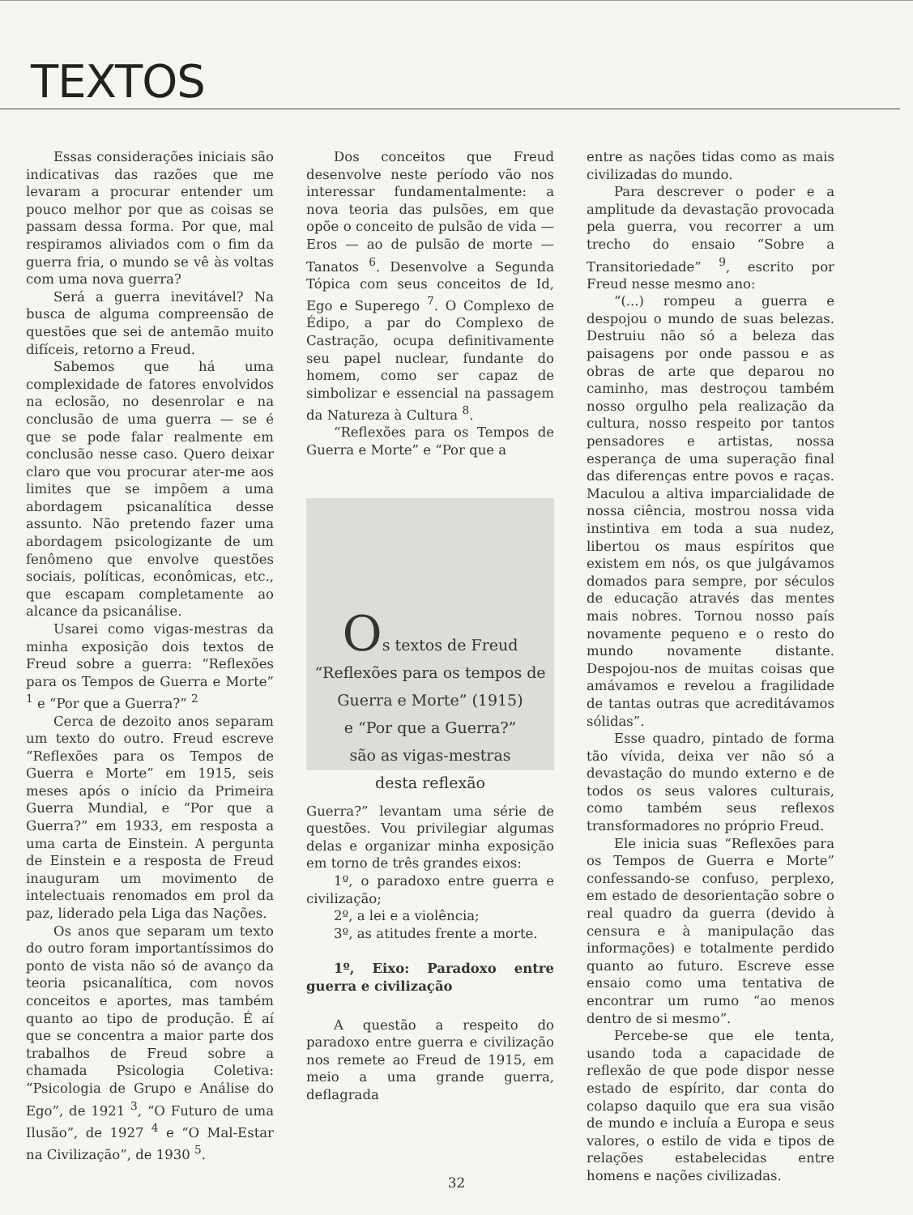TEXTOS
Essas considerações iniciais são indicativas das razões que me levaram a procurar entender um pouco melhor por que as coisas se passam dessa forma. Por que, mal respiramos aliviados com o fim da guerra fria, o mundo se vê às voltas com uma nova guerra?
Será a guerra inevitável? Na busca de alguma compreensão de questões que sei de antemão muito difíceis, retorno a Freud.
Sabemos que há uma complexidade de fatores envolvidos na eclosão, no desenrolar e na conclusão de uma guerra — se é que se pode falar realmente em conclusão nesse caso. Quero deixar claro que vou procurar ater-me aos limites que se impõem a uma abordagem psicanalítica desse assunto. Não pretendo fazer uma abordagem psicologizante de um fenômeno que envolve questões sociais, políticas, econômicas, etc., que escapam completamente ao alcance da psicanálise.
Usarei como vigas-mestras da minha exposição dois textos de Freud sobre a guerra: “Reflexões para os Tempos de Guerra e Morte” <sup>1</sup> e “Por que a Guerra?” <sup>2</sup>
Cerca de dezoito anos separam um texto do outro. Freud escreve “Reflexões para os Tempos de Guerra e Morte” em 1915, seis meses após o início da Primeira Guerra Mundial, e “Por que a Guerra?” em 1933, em resposta a uma carta de Einstein. A pergunta de Einstein e a resposta de Freud inauguram um movimento de intelectuais renomados em prol da paz, liderado pela Liga das Nações.
Os anos que separam um texto do outro foram importantíssimos do ponto de vista não só de avanço da teoria psicanalítica, com novos conceitos e aportes, mas também quanto ao tipo de produção. É aí que se concentra a maior parte dos trabalhos de Freud sobre a chamada Psicologia Coletiva: “Psicologia de Grupo e Análise do Ego”, de 1921 <sup>3</sup>, “O Futuro de uma Ilusão”, de 1927 <sup>4</sup> e “O Mal-Estar na Civilização”, de 1930 <sup>5</sup>.
Dos conceitos que Freud desenvolve neste período vão nos interessar fundamentalmente: a nova teoria das pulsões, em que opõe o conceito de pulsão de vida — Eros — ao de pulsão de morte — Tanatos <sup>6</sup>. Desenvolve a Segunda Tópica com seus conceitos de Id, Ego e Superego <sup>7</sup>. O Complexo de Édipo, a par do Complexo de Castração, ocupa definitivamente seu papel nuclear, fundante do homem, como ser capaz de simbolizar e essencial na passagem da Natureza à Cultura <sup>8</sup>.
“Reflexões para os Tempos de Guerra e Morte” e “Por que a
Os textos de Freud
“Reflexões para os tempos de
Guerra e Morte” (1915)
e “Por que a Guerra?”
são as vigas-mestras
desta reflexão
Guerra?” levantam uma série de questões. Vou privilegiar algumas delas e organizar minha exposição em torno de três grandes eixos:
1º, o paradoxo entre guerra e civilização;
2º, a lei e a violência;
3º, as atitudes frente a morte.
1º, Eixo: Paradoxo entre guerra e civilização
A questão a respeito do paradoxo entre guerra e civilização nos remete ao Freud de 1915, em meio a uma grande guerra, deflagrada
entre as nações tidas como as mais civilizadas do mundo.
Para descrever o poder e a amplitude da devastação provocada pela guerra, vou recorrer a um trecho do ensaio “Sobre a Transitoriedade” <sup>9</sup>, escrito por Freud nesse mesmo ano:
“(...) rompeu a guerra e despojou o mundo de suas belezas. Destruiu não só a beleza das paisagens por onde passou e as obras de arte que deparou no caminho, mas destroçou também nosso orgulho pela realização da cultura, nosso respeito por tantos pensadores e artistas, nossa esperança de uma superação final das diferenças entre povos e raças. Maculou a altiva imparcialidade de nossa ciência, mostrou nossa vida instintiva em toda a sua nudez, libertou os maus espíritos que existem em nós, os que julgávamos domados para sempre, por séculos de educação através das mentes mais nobres. Tornou nosso país novamente pequeno e o resto do mundo novamente distante. Despojou-nos de muitas coisas que amávamos e revelou a fragilidade de tantas outras que acreditávamos sólidas”.
Esse quadro, pintado de forma tão vívida, deixa ver não só a devastação do mundo externo e de todos os seus valores culturais, como também seus reflexos transformadores no próprio Freud.
Ele inicia suas “Reflexões para os Tempos de Guerra e Morte” confessando-se confuso, perplexo, em estado de desorientação sobre o real quadro da guerra (devido à censura e à manipulação das informações) e totalmente perdido quanto ao futuro. Escreve esse ensaio como uma tentativa de encontrar um rumo “ao menos dentro de si mesmo”.
Percebe-se que ele tenta, usando toda a capacidade de reflexão de que pode dispor nesse estado de espírito, dar conta do colapso daquilo que era sua visão de mundo e incluía a Europa e seus valores, o estilo de vida e tipos de relações estabelecidas entre homens e nações civilizadas.
32